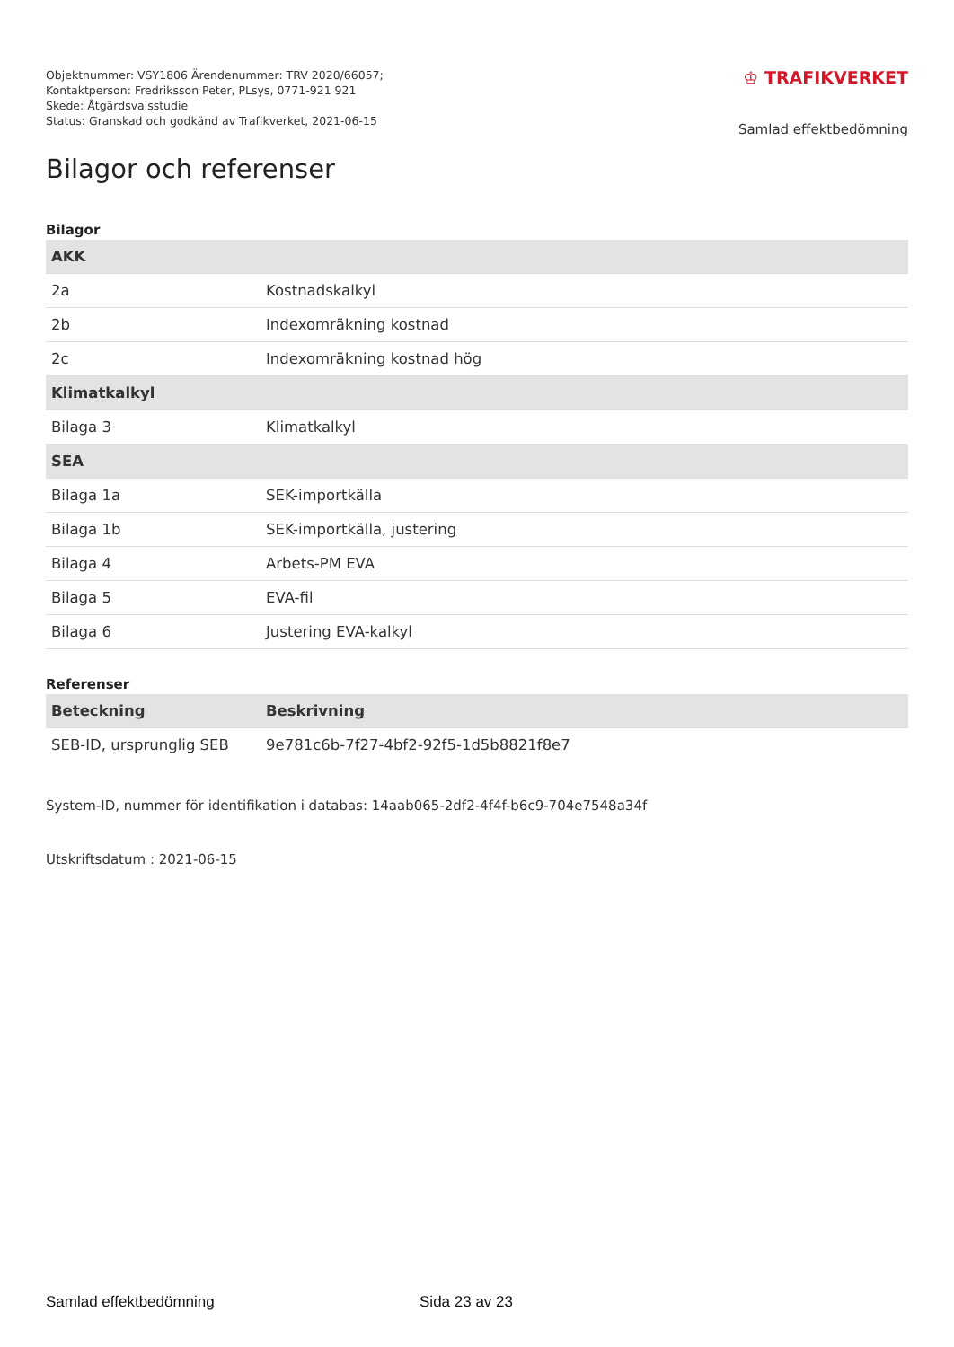Objektnummer: VSY1806 Ärendenummer: TRV 2020/66057;
Kontaktperson: Fredriksson Peter, PLsys, 0771-921 921
Skede: Åtgärdsvalsstudie
Status: Granskad och godkänd av Trafikverket, 2021-06-15
♔ TRAFIKVERKET
Samlad effektbedömning
Bilagor och referenser
Bilagor
| AKK | |
| 2a | Kostnadskalkyl |
| 2b | Indexomräkning kostnad |
| 2c | Indexomräkning kostnad hög |
| Klimatkalkyl | |
| Bilaga 3 | Klimatkalkyl |
| SEA | |
| Bilaga 1a | SEK-importkälla |
| Bilaga 1b | SEK-importkälla, justering |
| Bilaga 4 | Arbets-PM EVA |
| Bilaga 5 | EVA-fil |
| Bilaga 6 | Justering EVA-kalkyl |
Referenser
| Beteckning | Beskrivning |
| --- | --- |
| SEB-ID, ursprunglig SEB | 9e781c6b-7f27-4bf2-92f5-1d5b8821f8e7 |
System-ID, nummer för identifikation i databas: 14aab065-2df2-4f4f-b6c9-704e7548a34f
Utskriftsdatum : 2021-06-15
Samlad effektbedömning Sida 23 av 23